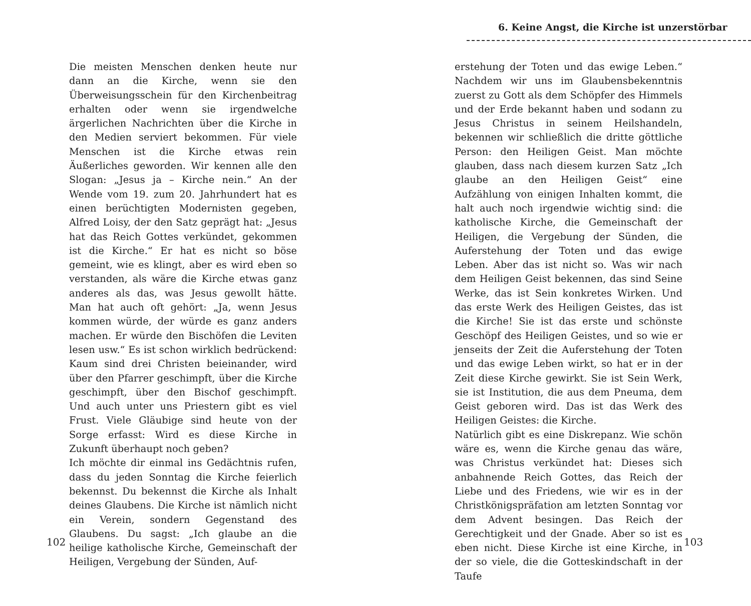Die meisten Menschen denken heute nur dann an die Kirche, wenn sie den Überweisungsschein für den Kirchenbeitrag erhalten oder wenn sie irgendwelche ärgerlichen Nachrichten über die Kirche in den Medien serviert bekommen. Für viele Menschen ist die Kirche etwas rein Äußerliches geworden. Wir kennen alle den Slogan: „Jesus ja – Kirche nein.“ An der Wende vom 19. zum 20. Jahrhundert hat es einen berüchtigten Modernisten gegeben, Alfred Loisy, der den Satz geprägt hat: „Jesus hat das Reich Gottes verkündet, gekommen ist die Kirche.“ Er hat es nicht so böse gemeint, wie es klingt, aber es wird eben so verstanden, als wäre die Kirche etwas ganz anderes als das, was Jesus gewollt hätte. Man hat auch oft gehört: „Ja, wenn Jesus kommen würde, der würde es ganz anders machen. Er würde den Bischöfen die Leviten lesen usw.“ Es ist schon wirklich bedrückend: Kaum sind drei Christen beieinander, wird über den Pfarrer geschimpft, über die Kirche geschimpft, über den Bischof geschimpft. Und auch unter uns Priestern gibt es viel Frust. Viele Gläubige sind heute von der Sorge erfasst: Wird es diese Kirche in Zukunft überhaupt noch geben?
Ich möchte dir einmal ins Gedächtnis rufen, dass du jeden Sonntag die Kirche feierlich bekennst. Du bekennst die Kirche als Inhalt deines Glaubens. Die Kirche ist nämlich nicht ein Verein, sondern Gegenstand des Glaubens. Du sagst: „Ich glaube an die heilige katholische Kirche, Gemeinschaft der Heiligen, Vergebung der Sünden, Auf-
102
6. Keine Angst, die Kirche ist unzerstörbar
erstehung der Toten und das ewige Leben.“ Nachdem wir uns im Glaubensbekenntnis zuerst zu Gott als dem Schöpfer des Himmels und der Erde bekannt haben und sodann zu Jesus Christus in seinem Heilshandeln, bekennen wir schließlich die dritte göttliche Person: den Heiligen Geist. Man möchte glauben, dass nach diesem kurzen Satz „Ich glaube an den Heiligen Geist“ eine Aufzählung von einigen Inhalten kommt, die halt auch noch irgendwie wichtig sind: die katholische Kirche, die Gemeinschaft der Heiligen, die Vergebung der Sünden, die Auferstehung der Toten und das ewige Leben. Aber das ist nicht so. Was wir nach dem Heiligen Geist bekennen, das sind Seine Werke, das ist Sein konkretes Wirken. Und das erste Werk des Heiligen Geistes, das ist die Kirche! Sie ist das erste und schönste Geschöpf des Heiligen Geistes, und so wie er jenseits der Zeit die Auferstehung der Toten und das ewige Leben wirkt, so hat er in der Zeit diese Kirche gewirkt. Sie ist Sein Werk, sie ist Institution, die aus dem Pneuma, dem Geist geboren wird. Das ist das Werk des Heiligen Geistes: die Kirche.
Natürlich gibt es eine Diskrepanz. Wie schön wäre es, wenn die Kirche genau das wäre, was Christus verkündet hat: Dieses sich anbahnende Reich Gottes, das Reich der Liebe und des Friedens, wie wir es in der Christkönigspräfation am letzten Sonntag vor dem Advent besingen. Das Reich der Gerechtigkeit und der Gnade. Aber so ist es eben nicht. Diese Kirche ist eine Kirche, in der so viele, die die Gotteskindschaft in der Taufe
103